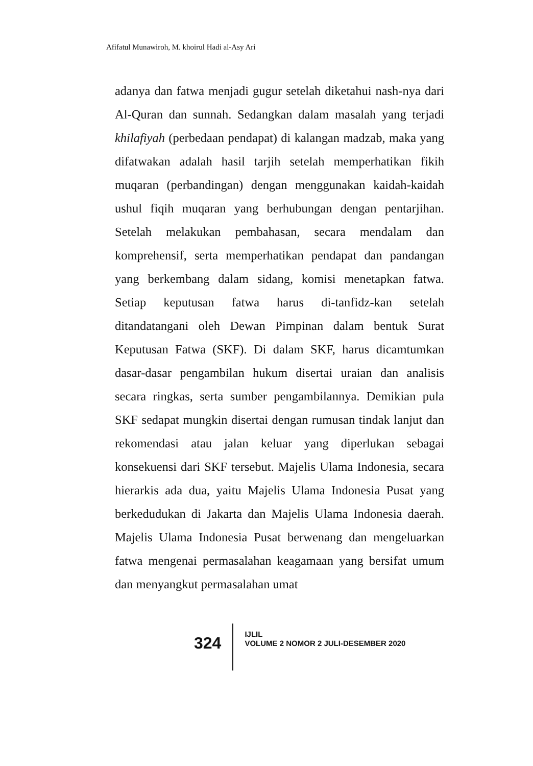Afifatul Munawiroh, M. khoirul Hadi al-Asy Ari
adanya dan fatwa menjadi gugur setelah diketahui nash-nya dari Al-Quran dan sunnah. Sedangkan dalam masalah yang terjadi khilafiyah (perbedaan pendapat) di kalangan madzab, maka yang difatwakan adalah hasil tarjih setelah memperhatikan fikih muqaran (perbandingan) dengan menggunakan kaidah-kaidah ushul fiqih muqaran yang berhubungan dengan pentarjihan. Setelah melakukan pembahasan, secara mendalam dan komprehensif, serta memperhatikan pendapat dan pandangan yang berkembang dalam sidang, komisi menetapkan fatwa. Setiap keputusan fatwa harus di-tanfidz-kan setelah ditandatangani oleh Dewan Pimpinan dalam bentuk Surat Keputusan Fatwa (SKF). Di dalam SKF, harus dicamtumkan dasar-dasar pengambilan hukum disertai uraian dan analisis secara ringkas, serta sumber pengambilannya. Demikian pula SKF sedapat mungkin disertai dengan rumusan tindak lanjut dan rekomendasi atau jalan keluar yang diperlukan sebagai konsekuensi dari SKF tersebut. Majelis Ulama Indonesia, secara hierarkis ada dua, yaitu Majelis Ulama Indonesia Pusat yang berkedudukan di Jakarta dan Majelis Ulama Indonesia daerah. Majelis Ulama Indonesia Pusat berwenang dan mengeluarkan fatwa mengenai permasalahan keagamaan yang bersifat umum dan menyangkut permasalahan umat
324
IJLIL
VOLUME 2 NOMOR 2 JULI-DESEMBER 2020